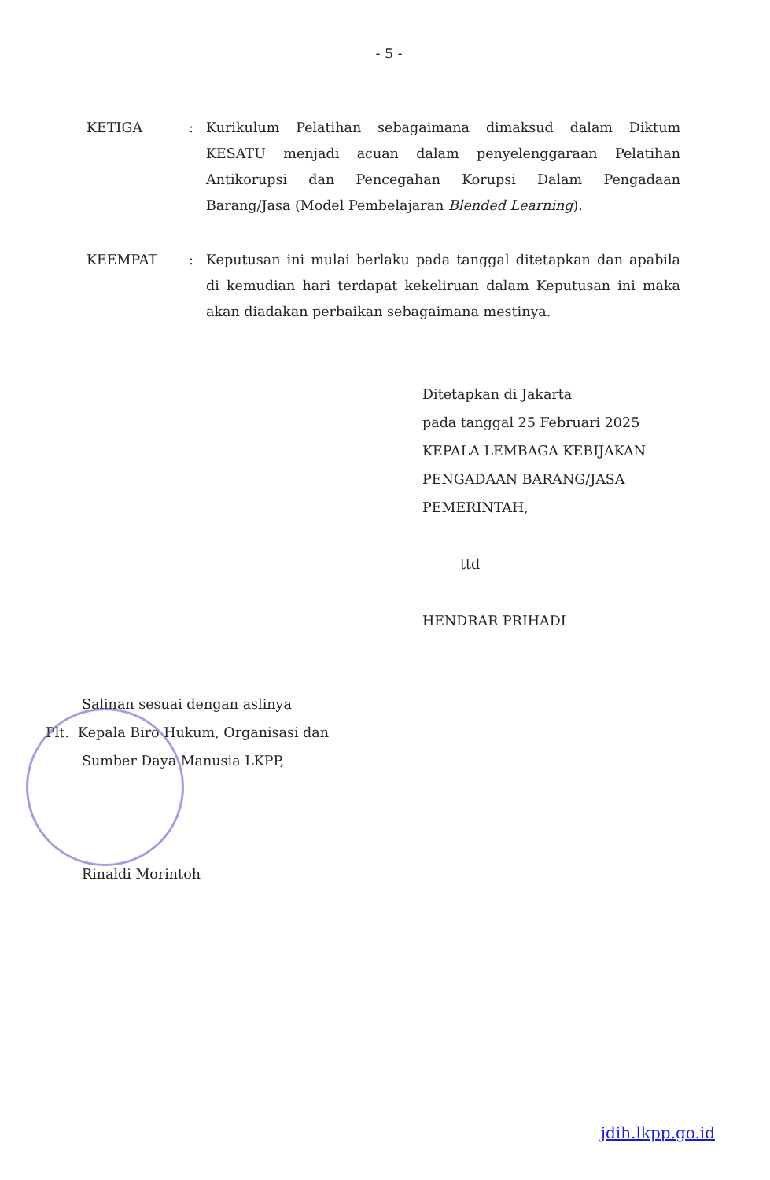- 5 -
KETIGA : Kurikulum Pelatihan sebagaimana dimaksud dalam Diktum KESATU menjadi acuan dalam penyelenggaraan Pelatihan Antikorupsi dan Pencegahan Korupsi Dalam Pengadaan Barang/Jasa (Model Pembelajaran Blended Learning).
KEEMPAT : Keputusan ini mulai berlaku pada tanggal ditetapkan dan apabila di kemudian hari terdapat kekeliruan dalam Keputusan ini maka akan diadakan perbaikan sebagaimana mestinya.
Ditetapkan di Jakarta
pada tanggal 25 Februari 2025
KEPALA LEMBAGA KEBIJAKAN
PENGADAAN BARANG/JASA
PEMERINTAH,
ttd
HENDRAR PRIHADI
Salinan sesuai dengan aslinya
Plt. Kepala Biro Hukum, Organisasi dan
Sumber Daya Manusia LKPP,
Rinaldi Morintoh
jdih.lkpp.go.id